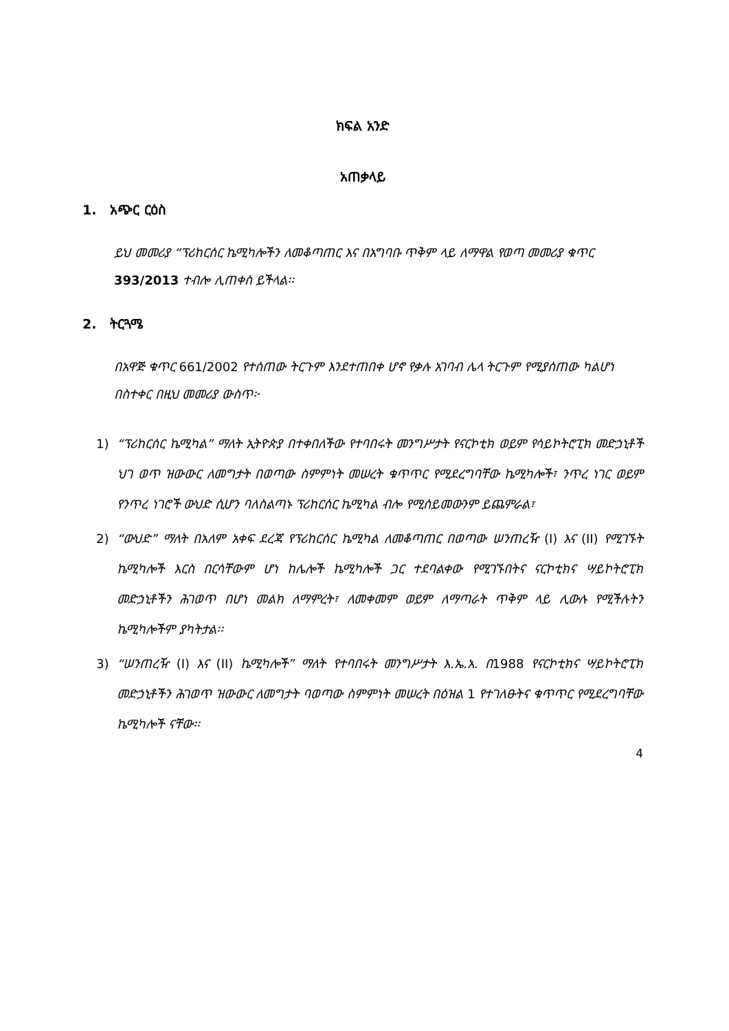ክፍል አንድ
አጠቃላይ
1. አጭር ርዕስ
ይህ መመሪያ “ፕሪከርሰር ኬሚካሎችን ለመቆጣጠር እና በአግባቡ ጥቅም ላይ ለማዋል የወጣ መመሪያ ቁጥር 393/2013 ተብሎ ሊጠቀስ ይችላል፡፡
2. ትርጓሜ
በአዋጅ ቁጥር 661/2002 የተሰጠው ትርጉም እንደተጠበቀ ሆኖ የቃሉ አገባብ ሌላ ትርጉም የሚያሰጠው ካልሆነ በስተቀር በዚህ መመሪያ ውስጥ፦
1) “ፕሪከርሰር ኬሚካል” ማለት ኢትዮጵያ በተቀበለችው የተባበሩት መንግሥታት የናርኮቲክ ወይም የሳይኮትሮፒክ መድኃኒቶች ህገ ወጥ ዝውውር ለመግታት በወጣው ስምምነት መሠረት ቁጥጥር የሚደረግባቸው ኬሚካሎች፣ ንጥረ ነገር ወይም የንጥረ ነገሮች ውህድ ሲሆን ባለስልጣኑ ፕሪከርሰር ኬሚካል ብሎ የሚሰይመውንም ይጨምራል፣
2) “ውህድ” ማለት በአለም አቀፍ ደረጃ የፕሪከርሰር ኬሚካል ለመቆጣጠር በወጣው ሠንጠረዥ (I) እና (II) የሚገኙት ኬሚካሎች እርስ በርሳቸውም ሆነ ከሌሎች ኬሚካሎች ጋር ተደባልቀው የሚገኙበትና ናርኮቲክና ሣይኮትሮፒክ መድኃኒቶችን ሕገወጥ በሆነ መልክ ለማምረት፣ ለመቀመም ወይም ለማጣራት ጥቅም ላይ ሊውሉ የሚችሉትን ኬሚካሎችም ያካትታል፡፡
3) “ሠንጠረዥ (I) እና (II) ኬሚካሎች” ማለት የተባበሩት መንግሥታት እ.ኤ.አ. በ1988 የናርኮቲክና ሣይኮትሮፒክ መድኃኒቶችን ሕገወጥ ዝውውር ለመግታት ባወጣው ስምምነት መሠረት በዕዝል 1 የተገለፁትና ቁጥጥር የሚደረግባቸው ኬሚካሎች ናቸው፡፡
4